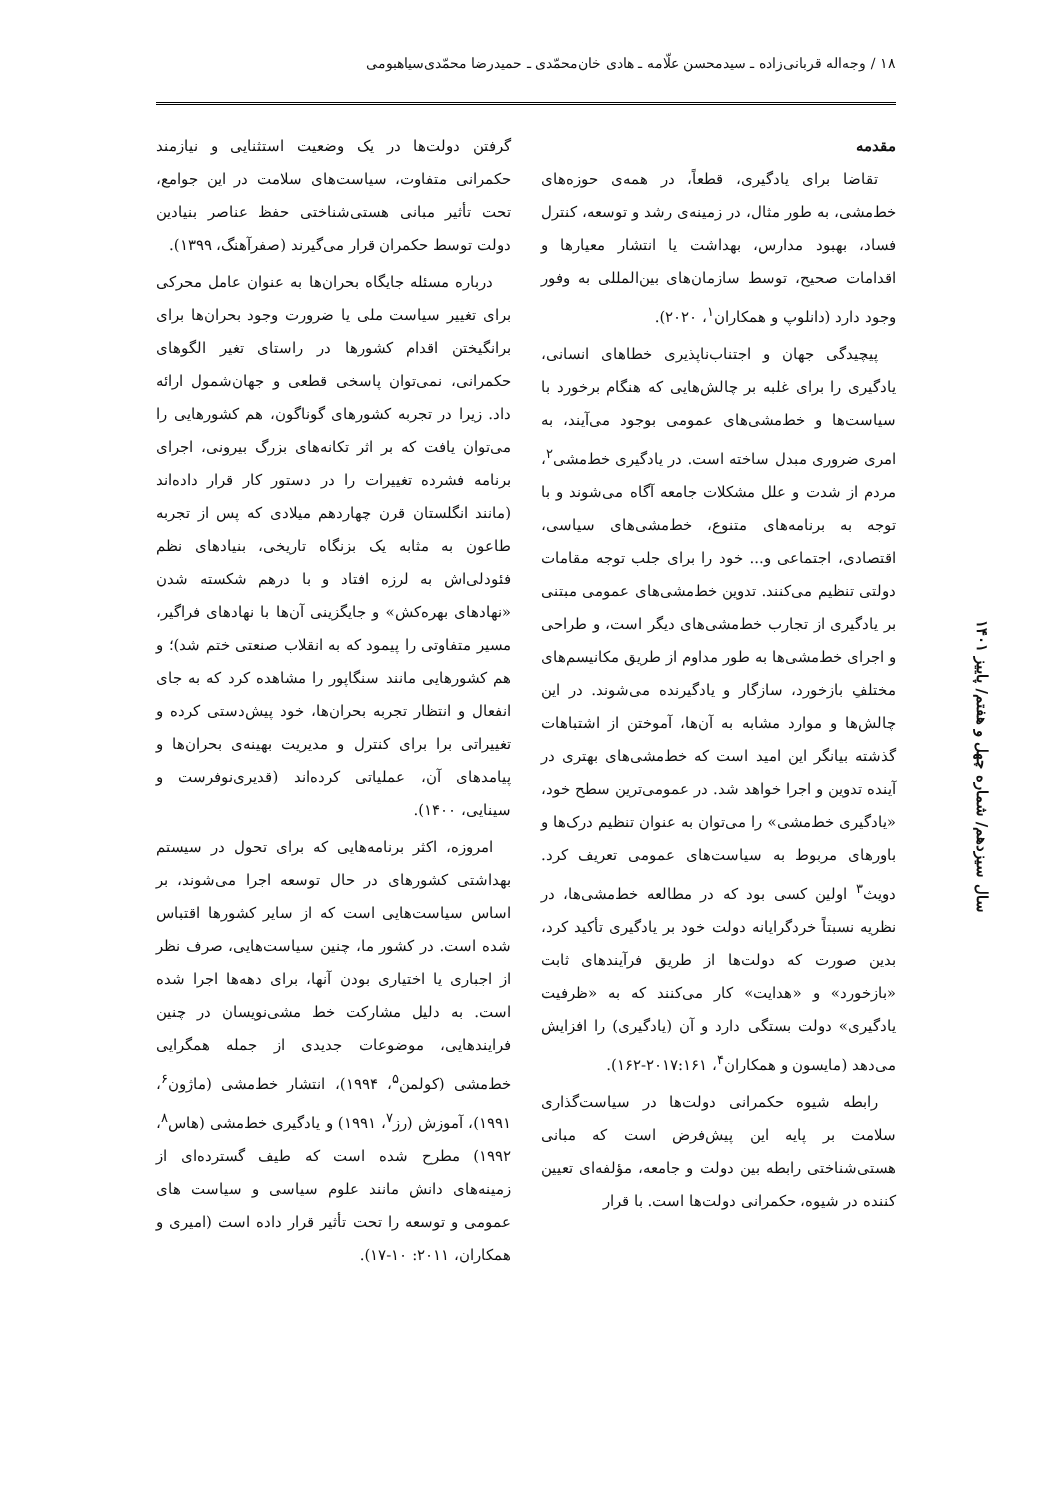۱۸ / وجه‌اله قربانی‌زاده ـ سیدمحسن علّامه ـ هادی خان‌محمّدی ـ حمیدرضا محمّدی‌سیاهبومی
مقدمه
تقاضا برای یادگیری، قطعاً، در همه‌ی حوزه‌های خط‌مشی، به طور مثال، در زمینه‌ی رشد و توسعه، کنترل فساد، بهبود مدارس، بهداشت یا انتشار معیارها و اقدامات صحیح، توسط سازمان‌های بین‌المللی به وفور وجود دارد (دانلوپ و همکاران<sup>۱</sup>، ۲۰۲۰).
پیچیدگی جهان و اجتناب‌ناپذیری خطاهای انسانی، یادگیری را برای غلبه بر چالش‌هایی که هنگام برخورد با سیاست‌ها و خط‌مشی‌های عمومی بوجود می‌آیند، به امری ضروری مبدل ساخته است. در یادگیری خط‌مشی<sup>۲</sup>، مردم از شدت و علل مشکلات جامعه آگاه می‌شوند و با توجه به برنامه‌های متنوع، خط‌مشی‌های سیاسی، اقتصادی، اجتماعی و... خود را برای جلب توجه مقامات دولتی تنظیم می‌کنند. تدوین خط‌مشی‌های عمومی مبتنی بر یادگیری از تجارب خط‌مشی‌های دیگر است، و طراحی و اجرای خط‌مشی‌ها به طور مداوم از طریق مکانیسم‌های مختلفِ بازخورد، سازگار و یادگیرنده می‌شوند. در این چالش‌ها و موارد مشابه به آن‌ها، آموختن از اشتباهات گذشته بیانگر این امید است که خط‌مشی‌های بهتری در آینده تدوین و اجرا خواهد شد. در عمومی‌ترین سطح خود، «یادگیری خط‌مشی» را می‌توان به عنوان تنظیم درک‌ها و باورهای مربوط به سیاست‌های عمومی تعریف کرد. دویث<sup>۳</sup> اولین کسی بود که در مطالعه خط‌مشی‌ها، در نظریه نسبتاً خردگرایانه دولت خود بر یادگیری تأکید کرد، بدین صورت که دولت‌ها از طریق فرآیندهای ثابت «بازخورد» و «هدایت» کار می‌کنند که به «ظرفیت یادگیری» دولت بستگی دارد و آن (یادگیری) را افزایش می‌دهد (مایسون و همکاران<sup>۴</sup>، ۲۰۱۷:۱۶۱-۱۶۲).
رابطه شیوه حکمرانی دولت‌ها در سیاست‌گذاری سلامت بر پایه این پیش‌فرض است که مبانی هستی‌شناختی رابطه بین دولت و جامعه، مؤلفه‌ای تعیین کننده در شیوه، حکمرانی دولت‌ها است. با قرار
گرفتن دولت‌ها در یک وضعیت استثنایی و نیازمند حکمرانی متفاوت، سیاست‌های سلامت در این جوامع، تحت تأثیر مبانی هستی‌شناختی حفظ عناصر بنیادین دولت توسط حکمران قرار می‌گیرند (صفرآهنگ، ۱۳۹۹).
درباره مسئله جایگاه بحران‌ها به عنوان عامل محرکی برای تغییر سیاست ملی یا ضرورت وجود بحران‌ها برای برانگیختن اقدام کشورها در راستای تغیر الگوهای حکمرانی، نمی‌توان پاسخی قطعی و جهان‌شمول ارائه داد. زیرا در تجربه کشورهای گوناگون، هم کشورهایی را می‌توان یافت که بر اثر تکانه‌های بزرگ بیرونی، اجرای برنامه فشرده تغییرات را در دستور کار قرار داده‌اند (مانند انگلستان قرن چهاردهم میلادی که پس از تجربه طاعون به مثابه یک بزنگاه تاریخی، بنیادهای نظم فئودلی‌اش به لرزه افتاد و با درهم شکسته شدن «نهادهای بهره‌کش» و جایگزینی آن‌ها با نهادهای فراگیر، مسیر متفاوتی را پیمود که به انقلاب صنعتی ختم شد)؛ و هم کشورهایی مانند سنگاپور را مشاهده کرد که به جای انفعال و انتظار تجربه بحران‌ها، خود پیش‌دستی کرده و تغییراتی برا برای کنترل و مدیریت بهینه‌ی بحران‌ها و پیامدهای آن، عملیاتی کرده‌اند (قدیری‌نوفرست و سینایی، ۱۴۰۰).
امروزه، اکثر برنامه‌هایی که برای تحول در سیستم بهداشتی کشورهای در حال توسعه اجرا می‌شوند، بر اساس سیاست‌هایی است که از سایر کشورها اقتباس شده است. در کشور ما، چنین سیاست‌هایی، صرف نظر از اجباری یا اختیاری بودن آنها، برای دهه‌ها اجرا شده است. به دلیل مشارکت خط مشی‌نویسان در چنین فرایندهایی، موضوعات جدیدی از جمله همگرایی خط‌مشی (کولمن<sup>۵</sup>، ۱۹۹۴)، انتشار خط‌مشی (ماژون<sup>۶</sup>، ۱۹۹۱)، آموزش (رز<sup>۷</sup>، ۱۹۹۱) و یادگیری خط‌مشی (هاس<sup>۸</sup>، ۱۹۹۲) مطرح شده است که طیف گسترده‌ای از زمینه‌های دانش مانند علوم سیاسی و سیاست های عمومی و توسعه را تحت تأثیر قرار داده است (امیری و همکاران، ۲۰۱۱: ۱۰-۱۷).
سال سیزدهم/ شماره چهل و هفتم/ پاییز ۱۴۰۱